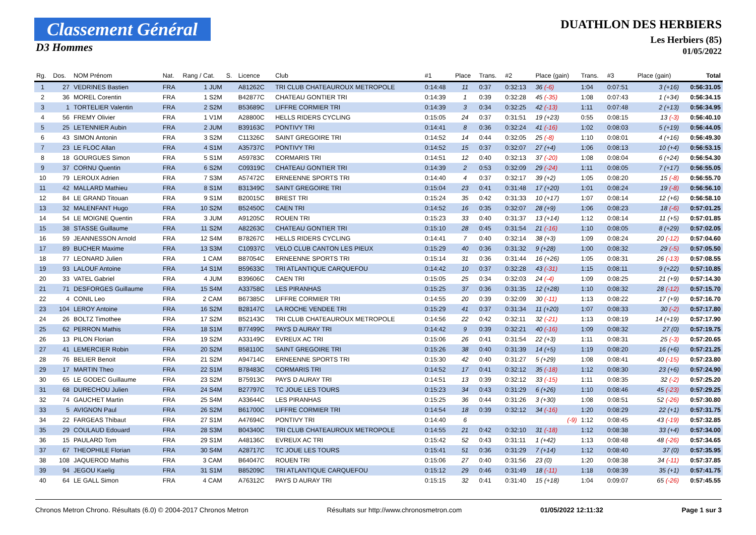Classement Général
D3 Hommes
DUATHLON DES HERBIERS
Les Herbiers (85)
01/05/2022
| Rg. | Dos. | NOM Prénom | Nat. | Rang / Cat. | S. | Licence | Club | #1 | Place | Trans. | #2 | Place (gain) | Trans. | #3 | Place (gain) | Total |
| --- | --- | --- | --- | --- | --- | --- | --- | --- | --- | --- | --- | --- | --- | --- | --- | --- |
| 1 | 27 | VEDRINES Bastien | FRA | 1 JUM | | A81262C | TRI CLUB CHATEAUROUX METROPOLE | 0:14:48 | 11 | 0:37 | 0:32:13 | 36 (-6) | 1:04 | 0:07:51 | 3 (+16) | 0:56:31.05 |
| 2 | 36 | MOREL Corentin | FRA | 1 S2M | | B42877C | CHATEAU GONTIER TRI | 0:14:39 | 1 | 0:39 | 0:32:28 | 45 (-35) | 1:08 | 0:07:43 | 1 (+34) | 0:56:34.15 |
| 3 | 1 | TORTELIER Valentin | FRA | 2 S2M | | B53689C | LIFFRE CORMIER TRI | 0:14:39 | 3 | 0:34 | 0:32:25 | 42 (-13) | 1:11 | 0:07:48 | 2 (+13) | 0:56:34.95 |
| 4 | 56 | FREMY Olivier | FRA | 1 V1M | | A28800C | HELLS RIDERS CYCLING | 0:15:05 | 24 | 0:37 | 0:31:51 | 19 (+23) | 0:55 | 0:08:15 | 13 (-3) | 0:56:40.10 |
| 5 | 25 | LETENNIER Aubin | FRA | 2 JUM | | B39163C | PONTIVY TRI | 0:14:41 | 8 | 0:36 | 0:32:24 | 41 (-16) | 1:02 | 0:08:03 | 5 (+19) | 0:56:44.05 |
| 6 | 43 | SIMON Antonin | FRA | 3 S2M | | C11326C | SAINT GREGOIRE TRI | 0:14:52 | 14 | 0:44 | 0:32:05 | 25 (-8) | 1:10 | 0:08:01 | 4 (+16) | 0:56:49.30 |
| 7 | 23 | LE FLOC Allan | FRA | 4 S1M | | A35737C | PONTIVY TRI | 0:14:52 | 15 | 0:37 | 0:32:07 | 27 (+4) | 1:06 | 0:08:13 | 10 (+4) | 0:56:53.15 |
| 8 | 18 | GOURGUES Simon | FRA | 5 S1M | | A59783C | CORMARIS TRI | 0:14:51 | 12 | 0:40 | 0:32:13 | 37 (-20) | 1:08 | 0:08:04 | 6 (+24) | 0:56:54.30 |
| 9 | 37 | CORNU Quentin | FRA | 6 S2M | | C09319C | CHATEAU GONTIER TRI | 0:14:39 | 2 | 0:53 | 0:32:09 | 29 (-24) | 1:11 | 0:08:05 | 7 (+17) | 0:56:55.05 |
| 10 | 79 | LEROUX Adrien | FRA | 7 S3M | | A57472C | ERNEENNE SPORTS TRI | 0:14:40 | 4 | 0:37 | 0:32:17 | 39 (+2) | 1:05 | 0:08:20 | 15 (-8) | 0:56:55.70 |
| 11 | 42 | MALLARD Mathieu | FRA | 8 S1M | | B31349C | SAINT GREGOIRE TRI | 0:15:04 | 23 | 0:41 | 0:31:48 | 17 (+20) | 1:01 | 0:08:24 | 19 (-8) | 0:56:56.10 |
| 12 | 84 | LE GRAND Titouan | FRA | 9 S1M | | B20015C | BREST TRI | 0:15:24 | 35 | 0:42 | 0:31:33 | 10 (+17) | 1:07 | 0:08:14 | 12 (+6) | 0:56:58.10 |
| 13 | 32 | MALENFANT Hugo | FRA | 10 S2M | | B52450C | CAEN TRI | 0:14:52 | 16 | 0:35 | 0:32:07 | 28 (+9) | 1:06 | 0:08:23 | 18 (-6) | 0:57:01.25 |
| 14 | 54 | LE MOIGNE Quentin | FRA | 3 JUM | | A91205C | ROUEN TRI | 0:15:23 | 33 | 0:40 | 0:31:37 | 13 (+14) | 1:12 | 0:08:14 | 11 (+5) | 0:57:01.85 |
| 15 | 38 | STASSE Guillaume | FRA | 11 S2M | | A82263C | CHATEAU GONTIER TRI | 0:15:10 | 28 | 0:45 | 0:31:54 | 21 (-16) | 1:10 | 0:08:05 | 8 (+29) | 0:57:02.05 |
| 16 | 59 | JEANNESSON Arnold | FRA | 12 S4M | | B78267C | HELLS RIDERS CYCLING | 0:14:41 | 7 | 0:40 | 0:32:14 | 38 (+3) | 1:09 | 0:08:24 | 20 (-12) | 0:57:04.60 |
| 17 | 89 | BUCHER Maxime | FRA | 13 S3M | | C10937C | VELO CLUB CANTON LES PIEUX | 0:15:29 | 40 | 0:36 | 0:31:32 | 9 (+28) | 1:00 | 0:08:32 | 29 (-5) | 0:57:05.50 |
| 18 | 77 | LEONARD Julien | FRA | 1 CAM | | B87054C | ERNEENNE SPORTS TRI | 0:15:14 | 31 | 0:36 | 0:31:44 | 16 (+26) | 1:05 | 0:08:31 | 26 (-13) | 0:57:08.55 |
| 19 | 93 | LALOUF Antoine | FRA | 14 S1M | | B59633C | TRI ATLANTIQUE CARQUEFOU | 0:14:42 | 10 | 0:37 | 0:32:28 | 43 (-31) | 1:15 | 0:08:11 | 9 (+22) | 0:57:10.85 |
| 20 | 33 | VATEL Gabriel | FRA | 4 JUM | | B39606C | CAEN TRI | 0:15:05 | 25 | 0:34 | 0:32:03 | 24 (-4) | 1:09 | 0:08:25 | 21 (+9) | 0:57:14.30 |
| 21 | 71 | DESFORGES Guillaume | FRA | 15 S4M | | A33758C | LES PIRANHAS | 0:15:25 | 37 | 0:36 | 0:31:35 | 12 (+28) | 1:10 | 0:08:32 | 28 (-12) | 0:57:15.70 |
| 22 | 4 | CONIL Leo | FRA | 2 CAM | | B67385C | LIFFRE CORMIER TRI | 0:14:55 | 20 | 0:39 | 0:32:09 | 30 (-11) | 1:13 | 0:08:22 | 17 (+9) | 0:57:16.70 |
| 23 | 104 | LEROY Antoine | FRA | 16 S2M | | B28147C | LA ROCHE VENDEE TRI | 0:15:29 | 41 | 0:37 | 0:31:34 | 11 (+20) | 1:07 | 0:08:33 | 30 (-2) | 0:57:17.80 |
| 24 | 26 | BOLTZ Timothee | FRA | 17 S2M | | B52143C | TRI CLUB CHATEAUROUX METROPOLE | 0:14:56 | 22 | 0:42 | 0:32:11 | 32 (-21) | 1:13 | 0:08:19 | 14 (+19) | 0:57:17.90 |
| 25 | 62 | PERRON Mathis | FRA | 18 S1M | | B77499C | PAYS D AURAY TRI | 0:14:42 | 9 | 0:39 | 0:32:21 | 40 (-16) | 1:09 | 0:08:32 | 27 (0) | 0:57:19.75 |
| 26 | 13 | PILON Florian | FRA | 19 S2M | | A33149C | EVREUX AC TRI | 0:15:06 | 26 | 0:41 | 0:31:54 | 22 (+3) | 1:11 | 0:08:31 | 25 (-3) | 0:57:20.65 |
| 27 | 41 | LEMERCIER Robin | FRA | 20 S2M | | B58110C | SAINT GREGOIRE TRI | 0:15:26 | 38 | 0:40 | 0:31:39 | 14 (+5) | 1:19 | 0:08:20 | 16 (+6) | 0:57:21.25 |
| 28 | 76 | BELIER Benoit | FRA | 21 S2M | | A94714C | ERNEENNE SPORTS TRI | 0:15:30 | 42 | 0:40 | 0:31:27 | 5 (+29) | 1:08 | 0:08:41 | 40 (-15) | 0:57:23.80 |
| 29 | 17 | MARTIN Theo | FRA | 22 S1M | | B78483C | CORMARIS TRI | 0:14:52 | 17 | 0:41 | 0:32:12 | 35 (-18) | 1:12 | 0:08:30 | 23 (+6) | 0:57:24.90 |
| 30 | 65 | LE GODEC Guillaume | FRA | 23 S2M | | B75913C | PAYS D AURAY TRI | 0:14:51 | 13 | 0:39 | 0:32:12 | 33 (-15) | 1:11 | 0:08:35 | 32 (-2) | 0:57:25.20 |
| 31 | 68 | DURECHOU Julien | FRA | 24 S4M | | B27797C | TC JOUE LES TOURS | 0:15:23 | 34 | 0:43 | 0:31:29 | 6 (+26) | 1:10 | 0:08:46 | 45 (-23) | 0:57:29.25 |
| 32 | 74 | GAUCHET Martin | FRA | 25 S4M | | A33644C | LES PIRANHAS | 0:15:25 | 36 | 0:44 | 0:31:26 | 3 (+30) | 1:08 | 0:08:51 | 52 (-26) | 0:57:30.80 |
| 33 | 5 | AVIGNON Paul | FRA | 26 S2M | | B61700C | LIFFRE CORMIER TRI | 0:14:54 | 18 | 0:39 | 0:32:12 | 34 (-16) | 1:20 | 0:08:29 | 22 (+1) | 0:57:31.75 |
| 34 | 22 | FARGEAS Thibaut | FRA | 27 S1M | | A47694C | PONTIVY TRI | 0:14:40 | 6 | | | (-9) | 1:12 | 0:08:45 | 43 (-19) | 0:57:32.85 |
| 35 | 29 | COULAUD Edouard | FRA | 28 S3M | | B04340C | TRI CLUB CHATEAUROUX METROPOLE | 0:14:55 | 21 | 0:42 | 0:32:10 | 31 (-18) | 1:12 | 0:08:38 | 33 (+4) | 0:57:34.00 |
| 36 | 15 | PAULARD Tom | FRA | 29 S1M | | A48136C | EVREUX AC TRI | 0:15:42 | 52 | 0:43 | 0:31:11 | 1 (+42) | 1:13 | 0:08:48 | 48 (-26) | 0:57:34.65 |
| 37 | 67 | THEOPHILE Florian | FRA | 30 S4M | | A28717C | TC JOUE LES TOURS | 0:15:41 | 51 | 0:36 | 0:31:29 | 7 (+14) | 1:12 | 0:08:40 | 37 (0) | 0:57:35.95 |
| 38 | 108 | JAQUEROD Mathis | FRA | 3 CAM | | B64047C | ROUEN TRI | 0:15:06 | 27 | 0:40 | 0:31:56 | 23 (0) | 1:20 | 0:08:38 | 34 (-11) | 0:57:37.85 |
| 39 | 94 | JEGOU Kaelig | FRA | 31 S1M | | B85209C | TRI ATLANTIQUE CARQUEFOU | 0:15:12 | 29 | 0:46 | 0:31:49 | 18 (-11) | 1:18 | 0:08:39 | 35 (+1) | 0:57:41.75 |
| 40 | 64 | LE GALL Simon | FRA | 4 CAM | | A76312C | PAYS D AURAY TRI | 0:15:15 | 32 | 0:41 | 0:31:40 | 15 (+18) | 1:04 | 0:09:07 | 65 (-26) | 0:57:45.55 |
Chronos Metron Chrono. Résultats (6.0) © 2004-2017 Chronos Metron Résultats sur http://www.chronosmetron.com 01/05/2022 12:11:32 Page 1 sur 3